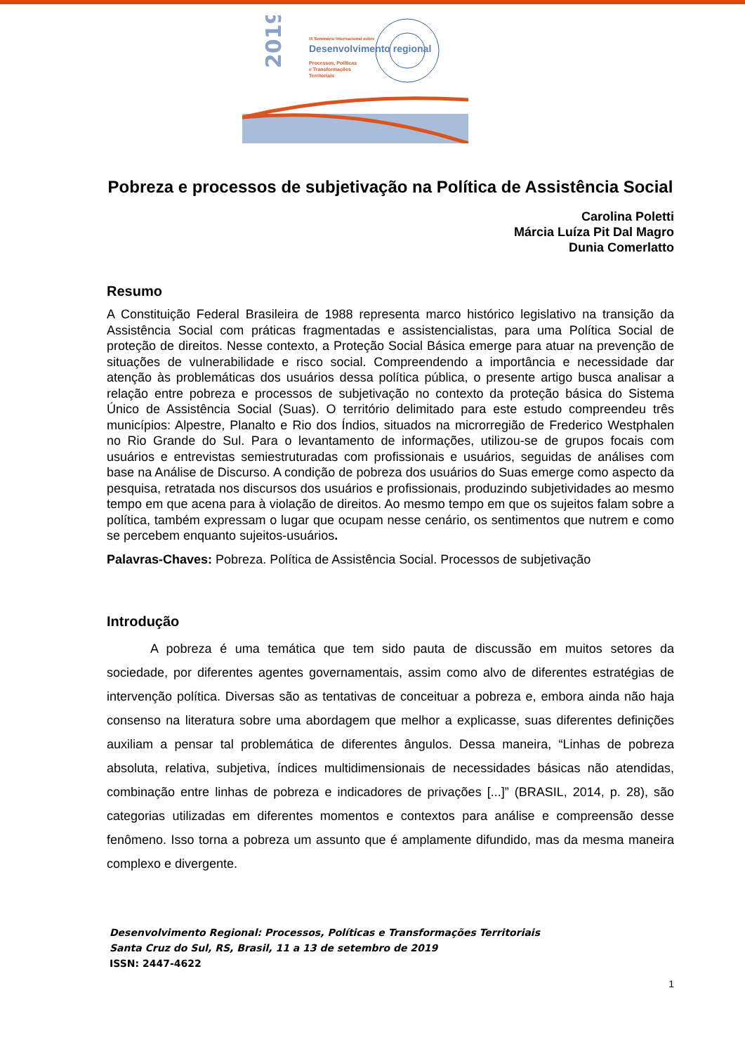2019
IX Seminário Internacional sobre
Desenvolvimento regional
Processos, Políticas
e Transformações
Territoriais
Pobreza e processos de subjetivação na Política de Assistência Social
Carolina Poletti
Márcia Luíza Pit Dal Magro
Dunia Comerlatto
Resumo
A Constituição Federal Brasileira de 1988 representa marco histórico legislativo na transição da Assistência Social com práticas fragmentadas e assistencialistas, para uma Política Social de proteção de direitos. Nesse contexto, a Proteção Social Básica emerge para atuar na prevenção de situações de vulnerabilidade e risco social. Compreendendo a importância e necessidade dar atenção às problemáticas dos usuários dessa política pública, o presente artigo busca analisar a relação entre pobreza e processos de subjetivação no contexto da proteção básica do Sistema Único de Assistência Social (Suas). O território delimitado para este estudo compreendeu três municípios: Alpestre, Planalto e Rio dos Índios, situados na microrregião de Frederico Westphalen no Rio Grande do Sul. Para o levantamento de informações, utilizou-se de grupos focais com usuários e entrevistas semiestruturadas com profissionais e usuários, seguidas de análises com base na Análise de Discurso. A condição de pobreza dos usuários do Suas emerge como aspecto da pesquisa, retratada nos discursos dos usuários e profissionais, produzindo subjetividades ao mesmo tempo em que acena para à violação de direitos. Ao mesmo tempo em que os sujeitos falam sobre a política, também expressam o lugar que ocupam nesse cenário, os sentimentos que nutrem e como se percebem enquanto sujeitos-usuários.
Palavras-Chaves: Pobreza. Política de Assistência Social. Processos de subjetivação
Introdução
A pobreza é uma temática que tem sido pauta de discussão em muitos setores da sociedade, por diferentes agentes governamentais, assim como alvo de diferentes estratégias de intervenção política. Diversas são as tentativas de conceituar a pobreza e, embora ainda não haja consenso na literatura sobre uma abordagem que melhor a explicasse, suas diferentes definições auxiliam a pensar tal problemática de diferentes ângulos. Dessa maneira, “Linhas de pobreza absoluta, relativa, subjetiva, índices multidimensionais de necessidades básicas não atendidas, combinação entre linhas de pobreza e indicadores de privações [...]” (BRASIL, 2014, p. 28), são categorias utilizadas em diferentes momentos e contextos para análise e compreensão desse fenômeno. Isso torna a pobreza um assunto que é amplamente difundido, mas da mesma maneira complexo e divergente.
Desenvolvimento Regional: Processos, Políticas e Transformações Territoriais
Santa Cruz do Sul, RS, Brasil, 11 a 13 de setembro de 2019
ISSN: 2447-4622
1